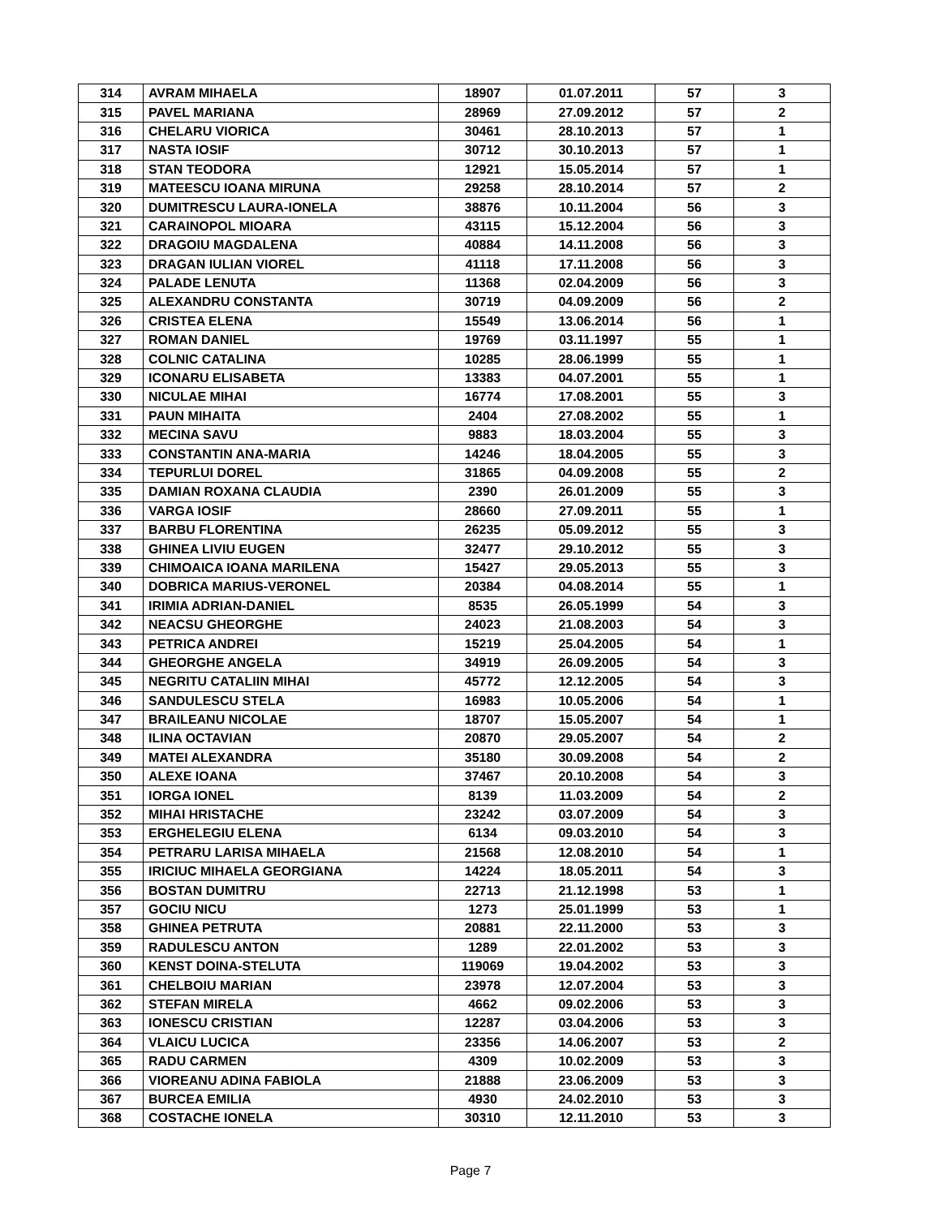| 314 | AVRAM MIHAELA | 18907 | 01.07.2011 | 57 | 3 |
| 315 | PAVEL MARIANA | 28969 | 27.09.2012 | 57 | 2 |
| 316 | CHELARU VIORICA | 30461 | 28.10.2013 | 57 | 1 |
| 317 | NASTA IOSIF | 30712 | 30.10.2013 | 57 | 1 |
| 318 | STAN TEODORA | 12921 | 15.05.2014 | 57 | 1 |
| 319 | MATEESCU IOANA MIRUNA | 29258 | 28.10.2014 | 57 | 2 |
| 320 | DUMITRESCU LAURA-IONELA | 38876 | 10.11.2004 | 56 | 3 |
| 321 | CARAINOPOL MIOARA | 43115 | 15.12.2004 | 56 | 3 |
| 322 | DRAGOIU MAGDALENA | 40884 | 14.11.2008 | 56 | 3 |
| 323 | DRAGAN IULIAN VIOREL | 41118 | 17.11.2008 | 56 | 3 |
| 324 | PALADE LENUTA | 11368 | 02.04.2009 | 56 | 3 |
| 325 | ALEXANDRU CONSTANTA | 30719 | 04.09.2009 | 56 | 2 |
| 326 | CRISTEA ELENA | 15549 | 13.06.2014 | 56 | 1 |
| 327 | ROMAN DANIEL | 19769 | 03.11.1997 | 55 | 1 |
| 328 | COLNIC CATALINA | 10285 | 28.06.1999 | 55 | 1 |
| 329 | ICONARU ELISABETA | 13383 | 04.07.2001 | 55 | 1 |
| 330 | NICULAE MIHAI | 16774 | 17.08.2001 | 55 | 3 |
| 331 | PAUN MIHAITA | 2404 | 27.08.2002 | 55 | 1 |
| 332 | MECINA SAVU | 9883 | 18.03.2004 | 55 | 3 |
| 333 | CONSTANTIN ANA-MARIA | 14246 | 18.04.2005 | 55 | 3 |
| 334 | TEPURLUI DOREL | 31865 | 04.09.2008 | 55 | 2 |
| 335 | DAMIAN ROXANA CLAUDIA | 2390 | 26.01.2009 | 55 | 3 |
| 336 | VARGA IOSIF | 28660 | 27.09.2011 | 55 | 1 |
| 337 | BARBU FLORENTINA | 26235 | 05.09.2012 | 55 | 3 |
| 338 | GHINEA LIVIU EUGEN | 32477 | 29.10.2012 | 55 | 3 |
| 339 | CHIMOAICA IOANA MARILENA | 15427 | 29.05.2013 | 55 | 3 |
| 340 | DOBRICA MARIUS-VERONEL | 20384 | 04.08.2014 | 55 | 1 |
| 341 | IRIMIA ADRIAN-DANIEL | 8535 | 26.05.1999 | 54 | 3 |
| 342 | NEACSU GHEORGHE | 24023 | 21.08.2003 | 54 | 3 |
| 343 | PETRICA ANDREI | 15219 | 25.04.2005 | 54 | 1 |
| 344 | GHEORGHE ANGELA | 34919 | 26.09.2005 | 54 | 3 |
| 345 | NEGRITU CATALIIN MIHAI | 45772 | 12.12.2005 | 54 | 3 |
| 346 | SANDULESCU STELA | 16983 | 10.05.2006 | 54 | 1 |
| 347 | BRAILEANU NICOLAE | 18707 | 15.05.2007 | 54 | 1 |
| 348 | ILINA OCTAVIAN | 20870 | 29.05.2007 | 54 | 2 |
| 349 | MATEI ALEXANDRA | 35180 | 30.09.2008 | 54 | 2 |
| 350 | ALEXE IOANA | 37467 | 20.10.2008 | 54 | 3 |
| 351 | IORGA IONEL | 8139 | 11.03.2009 | 54 | 2 |
| 352 | MIHAI HRISTACHE | 23242 | 03.07.2009 | 54 | 3 |
| 353 | ERGHELEGIU ELENA | 6134 | 09.03.2010 | 54 | 3 |
| 354 | PETRARU LARISA MIHAELA | 21568 | 12.08.2010 | 54 | 1 |
| 355 | IRICIUC MIHAELA GEORGIANA | 14224 | 18.05.2011 | 54 | 3 |
| 356 | BOSTAN DUMITRU | 22713 | 21.12.1998 | 53 | 1 |
| 357 | GOCIU NICU | 1273 | 25.01.1999 | 53 | 1 |
| 358 | GHINEA PETRUTA | 20881 | 22.11.2000 | 53 | 3 |
| 359 | RADULESCU ANTON | 1289 | 22.01.2002 | 53 | 3 |
| 360 | KENST DOINA-STELUTA | 119069 | 19.04.2002 | 53 | 3 |
| 361 | CHELBOIU MARIAN | 23978 | 12.07.2004 | 53 | 3 |
| 362 | STEFAN MIRELA | 4662 | 09.02.2006 | 53 | 3 |
| 363 | IONESCU CRISTIAN | 12287 | 03.04.2006 | 53 | 3 |
| 364 | VLAICU LUCICA | 23356 | 14.06.2007 | 53 | 2 |
| 365 | RADU CARMEN | 4309 | 10.02.2009 | 53 | 3 |
| 366 | VIOREANU ADINA FABIOLA | 21888 | 23.06.2009 | 53 | 3 |
| 367 | BURCEA EMILIA | 4930 | 24.02.2010 | 53 | 3 |
| 368 | COSTACHE IONELA | 30310 | 12.11.2010 | 53 | 3 |
Page 7